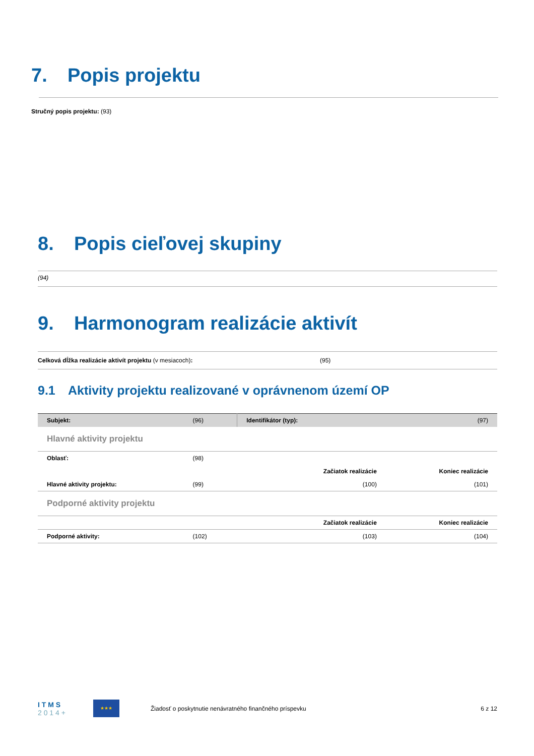7. Popis projektu
Stručný popis projektu: (93)
8. Popis cieľovej skupiny
(94)
9. Harmonogram realizácie aktivít
Celková dĺžka realizácie aktivít projektu (v mesiacoch): (95)
9.1 Aktivity projektu realizované v oprávnenom území OP
| Subjekt: | (96) | Identifikátor (typ): | | (97) |
| Hlavné aktivity projektu | | | | |
| Oblasť: | (98) | | | |
| | | | Začiatok realizácie | Koniec realizácie |
| Hlavné aktivity projektu: | (99) | | (100) | (101) |
| Podporné aktivity projektu | | | | |
| | | | Začiatok realizácie | Koniec realizácie |
| Podporné aktivity: | (102) | | (103) | (104) |
I T M S
2 0 1 4 +
★★★
Žiadosť o poskytnutie nenávratného finančného príspevku
6 z 12